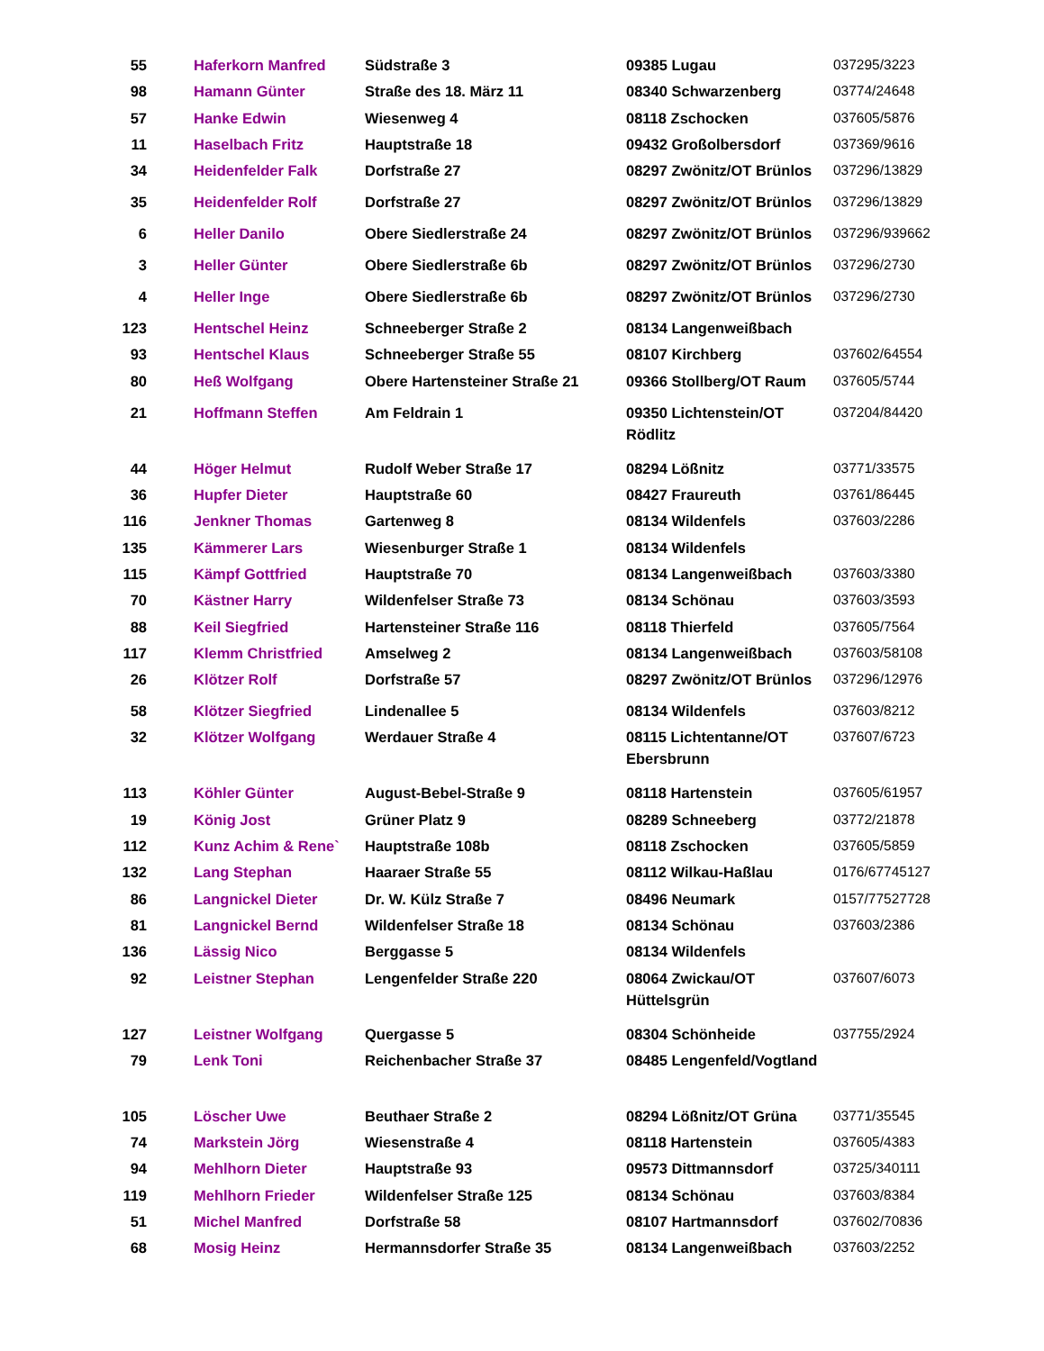| 55 | Haferkorn Manfred | Südstraße 3 | 09385 Lugau | 037295/3223 |
| 98 | Hamann Günter | Straße des 18. März 11 | 08340 Schwarzenberg | 03774/24648 |
| 57 | Hanke Edwin | Wiesenweg 4 | 08118 Zschocken | 037605/5876 |
| 11 | Haselbach Fritz | Hauptstraße 18 | 09432 Großolbersdorf | 037369/9616 |
| 34 | Heidenfelder Falk | Dorfstraße 27 | 08297 Zwönitz/OT Brünlos | 037296/13829 |
| 35 | Heidenfelder Rolf | Dorfstraße 27 | 08297 Zwönitz/OT Brünlos | 037296/13829 |
| 6 | Heller Danilo | Obere Siedlerstraße 24 | 08297 Zwönitz/OT Brünlos | 037296/939662 |
| 3 | Heller Günter | Obere Siedlerstraße 6b | 08297 Zwönitz/OT Brünlos | 037296/2730 |
| 4 | Heller Inge | Obere Siedlerstraße 6b | 08297 Zwönitz/OT Brünlos | 037296/2730 |
| 123 | Hentschel Heinz | Schneeberger Straße 2 | 08134 Langenweißbach | |
| 93 | Hentschel Klaus | Schneeberger Straße 55 | 08107 Kirchberg | 037602/64554 |
| 80 | Heß Wolfgang | Obere Hartensteiner Straße 21 | 09366 Stollberg/OT Raum | 037605/5744 |
| 21 | Hoffmann Steffen | Am Feldrain 1 | 09350 Lichtenstein/OT Rödlitz | 037204/84420 |
| 44 | Höger Helmut | Rudolf Weber Straße 17 | 08294 Lößnitz | 03771/33575 |
| 36 | Hupfer Dieter | Hauptstraße 60 | 08427 Fraureuth | 03761/86445 |
| 116 | Jenkner Thomas | Gartenweg 8 | 08134 Wildenfels | 037603/2286 |
| 135 | Kämmerer Lars | Wiesenburger Straße 1 | 08134 Wildenfels | |
| 115 | Kämpf Gottfried | Hauptstraße 70 | 08134 Langenweißbach | 037603/3380 |
| 70 | Kästner Harry | Wildenfelser Straße 73 | 08134 Schönau | 037603/3593 |
| 88 | Keil Siegfried | Hartensteiner Straße 116 | 08118 Thierfeld | 037605/7564 |
| 117 | Klemm Christfried | Amselweg 2 | 08134 Langenweißbach | 037603/58108 |
| 26 | Klötzer Rolf | Dorfstraße 57 | 08297 Zwönitz/OT Brünlos | 037296/12976 |
| 58 | Klötzer Siegfried | Lindenallee 5 | 08134 Wildenfels | 037603/8212 |
| 32 | Klötzer Wolfgang | Werdauer Straße 4 | 08115 Lichtentanne/OT Ebersbrunn | 037607/6723 |
| 113 | Köhler Günter | August-Bebel-Straße 9 | 08118 Hartenstein | 037605/61957 |
| 19 | König Jost | Grüner Platz 9 | 08289 Schneeberg | 03772/21878 |
| 112 | Kunz Achim & Rene` | Hauptstraße 108b | 08118 Zschocken | 037605/5859 |
| 132 | Lang Stephan | Haaraer Straße 55 | 08112 Wilkau-Haßlau | 0176/67745127 |
| 86 | Langnickel Dieter | Dr. W. Külz Straße 7 | 08496 Neumark | 0157/77527728 |
| 81 | Langnickel Bernd | Wildenfelser Straße 18 | 08134 Schönau | 037603/2386 |
| 136 | Lässig Nico | Berggasse 5 | 08134 Wildenfels | |
| 92 | Leistner Stephan | Lengenfelder Straße 220 | 08064 Zwickau/OT Hüttelsgrün | 037607/6073 |
| 127 | Leistner Wolfgang | Quergasse 5 | 08304 Schönheide | 037755/2924 |
| 79 | Lenk Toni | Reichenbacher Straße 37 | 08485 Lengenfeld/Vogtland | |
| 105 | Löscher Uwe | Beuthaer Straße 2 | 08294 Lößnitz/OT Grüna | 03771/35545 |
| 74 | Markstein Jörg | Wiesenstraße 4 | 08118 Hartenstein | 037605/4383 |
| 94 | Mehlhorn Dieter | Hauptstraße 93 | 09573 Dittmannsdorf | 03725/340111 |
| 119 | Mehlhorn Frieder | Wildenfelser Straße 125 | 08134 Schönau | 037603/8384 |
| 51 | Michel Manfred | Dorfstraße 58 | 08107 Hartmannsdorf | 037602/70836 |
| 68 | Mosig Heinz | Hermannsdorfer Straße 35 | 08134 Langenweißbach | 037603/2252 |